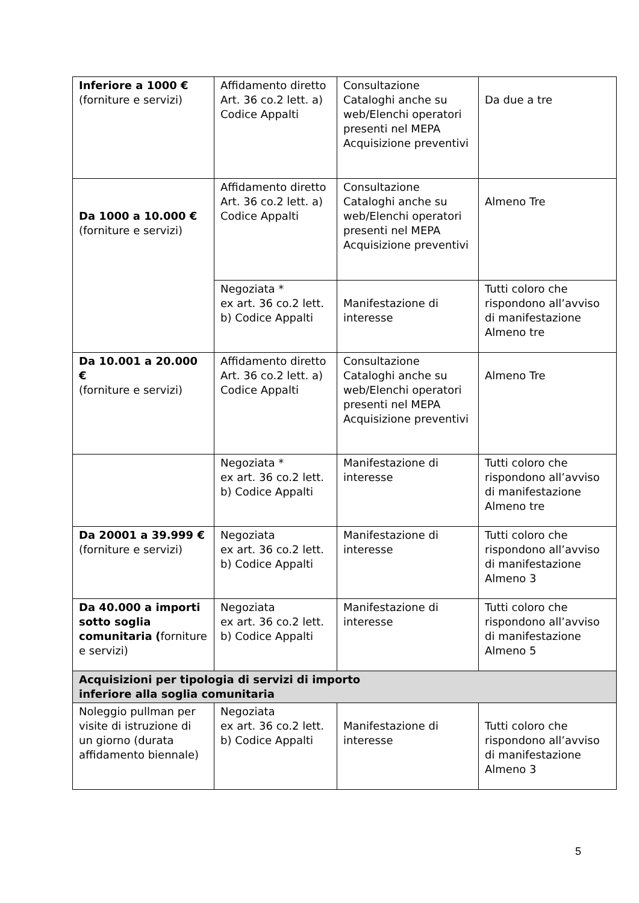| Inferiore a 1000 € (forniture e servizi) | Affidamento diretto Art. 36 co.2 lett. a) Codice Appalti | Consultazione Cataloghi anche su web/Elenchi operatori presenti nel MEPA Acquisizione preventivi | Da due a tre |
| Da 1000 a 10.000 € (forniture e servizi) | Affidamento diretto Art. 36 co.2 lett. a) Codice Appalti | Consultazione Cataloghi anche su web/Elenchi operatori presenti nel MEPA Acquisizione preventivi | Almeno Tre |
| | Negoziata * ex art. 36 co.2 lett. b) Codice Appalti | Manifestazione di interesse | Tutti coloro che rispondono all’avviso di manifestazione Almeno tre |
| Da 10.001 a 20.000 € (forniture e servizi) | Affidamento diretto Art. 36 co.2 lett. a) Codice Appalti | Consultazione Cataloghi anche su web/Elenchi operatori presenti nel MEPA Acquisizione preventivi | Almeno Tre |
| | Negoziata * ex art. 36 co.2 lett. b) Codice Appalti | Manifestazione di interesse | Tutti coloro che rispondono all’avviso di manifestazione Almeno tre |
| Da 20001 a 39.999 € (forniture e servizi) | Negoziata ex art. 36 co.2 lett. b) Codice Appalti | Manifestazione di interesse | Tutti coloro che rispondono all’avviso di manifestazione Almeno 3 |
| Da 40.000 a importi sotto soglia comunitaria ( forniture e servizi) | Negoziata ex art. 36 co.2 lett. b) Codice Appalti | Manifestazione di interesse | Tutti coloro che rispondono all’avviso di manifestazione Almeno 5 |
| Acquisizioni per tipologia di servizi di importo inferiore alla soglia comunitaria | | | |
| Noleggio pullman per visite di istruzione di un giorno (durata affidamento biennale) | Negoziata ex art. 36 co.2 lett. b) Codice Appalti | Manifestazione di interesse | Tutti coloro che rispondono all’avviso di manifestazione Almeno 3 |
5